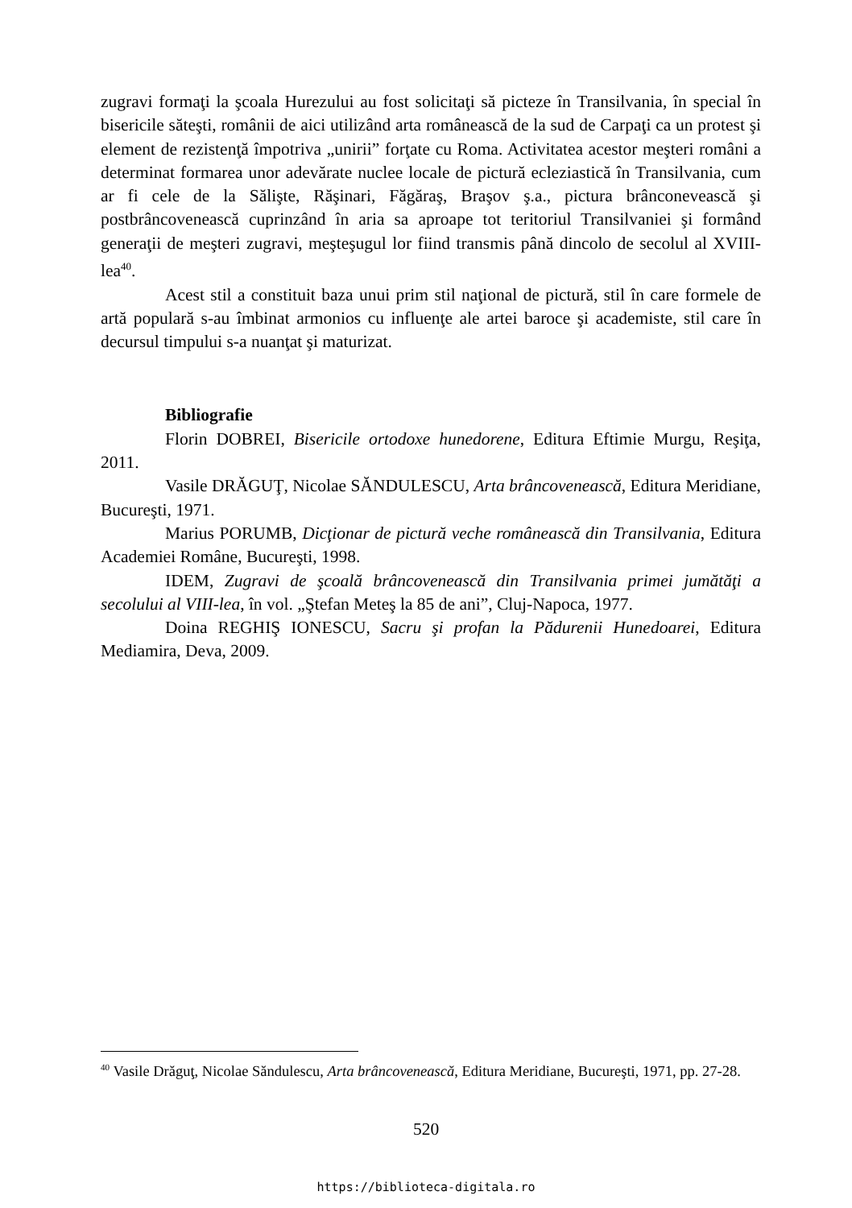zugravi formaţi la şcoala Hurezului au fost solicitaţi să picteze în Transilvania, în special în bisericile săteşti, românii de aici utilizând arta românească de la sud de Carpaţi ca un protest şi element de rezistenţă împotriva „unirii” forţate cu Roma. Activitatea acestor meşteri români a determinat formarea unor adevărate nuclee locale de pictură ecleziastică în Transilvania, cum ar fi cele de la Sălişte, Răşinari, Făgăraş, Braşov ş.a., pictura brânconevească şi postbrâncovenească cuprinzând în aria sa aproape tot teritoriul Transilvaniei şi formând generaţii de meşteri zugravi, meşteşugul lor fiind transmis până dincolo de secolul al XVIII-lea<sup>40</sup>.
Acest stil a constituit baza unui prim stil naţional de pictură, stil în care formele de artă populară s-au îmbinat armonios cu influenţe ale artei baroce şi academiste, stil care în decursul timpului s-a nuanţat şi maturizat.
Bibliografie
Florin DOBREI, Bisericile ortodoxe hunedorene, Editura Eftimie Murgu, Reşiţa, 2011.
Vasile DRĂGUŢ, Nicolae SĂNDULESCU, Arta brâncovenească, Editura Meridiane, Bucureşti, 1971.
Marius PORUMB, Dicţionar de pictură veche românească din Transilvania, Editura Academiei Române, Bucureşti, 1998.
IDEM, Zugravi de şcoală brâncovenească din Transilvania primei jumătăţi a secolului al VIII-lea, în vol. „Ştefan Meteş la 85 de ani”, Cluj-Napoca, 1977.
Doina REGHIŞ IONESCU, Sacru şi profan la Pădurenii Hunedoarei, Editura Mediamira, Deva, 2009.
<sup>40</sup> Vasile Drăguţ, Nicolae Săndulescu, Arta brâncovenească, Editura Meridiane, Bucureşti, 1971, pp. 27-28.
520
https://biblioteca-digitala.ro